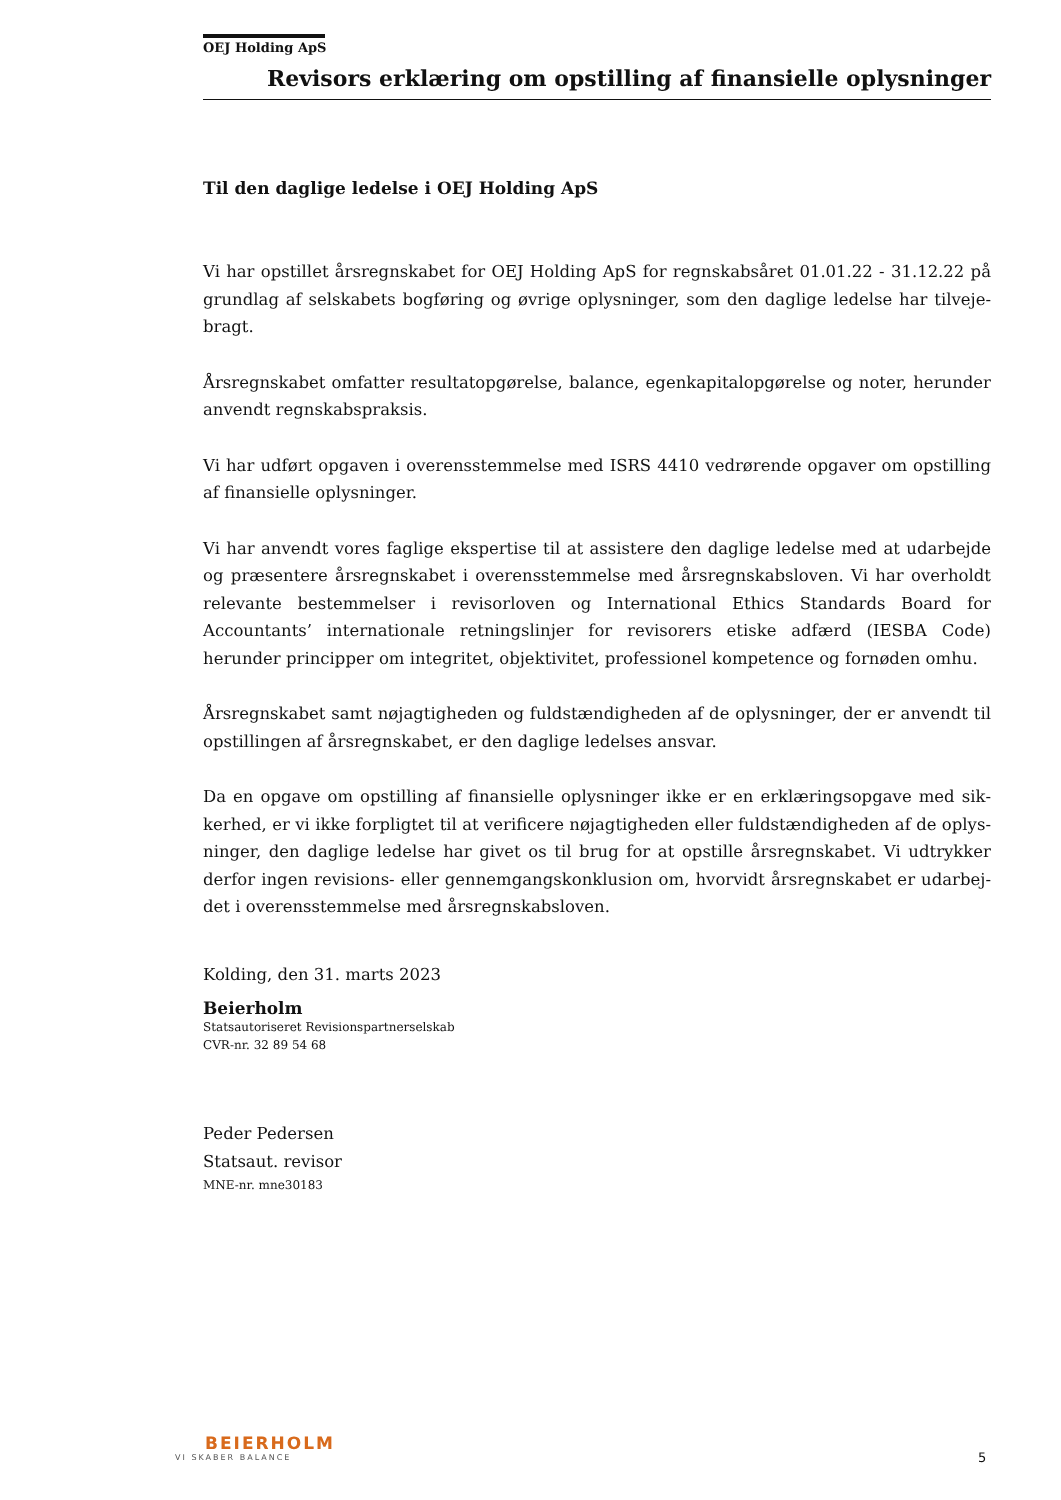OEJ Holding ApS
Revisors erklæring om opstilling af finansielle oplysninger
Til den daglige ledelse i OEJ Holding ApS
Vi har opstillet årsregnskabet for OEJ Holding ApS for regnskabsåret 01.01.22 - 31.12.22 på grundlag af selskabets bogføring og øvrige oplysninger, som den daglige ledelse har tilveje­bragt.
Årsregnskabet omfatter resultatopgørelse, balance, egenkapitalopgørelse og noter, herunder anvendt regnskabspraksis.
Vi har udført opgaven i overensstemmelse med ISRS 4410 vedrørende opgaver om opstilling af finansielle oplysninger.
Vi har anvendt vores faglige ekspertise til at assistere den daglige ledelse med at udarbejde og præsentere årsregnskabet i overensstemmelse med årsregnskabsloven. Vi har overholdt relevante bestemmelser i revisorloven og International Ethics Standards Board for Accountants’ internationale retningslinjer for revisorers etiske adfærd (IESBA Code) herunder principper om integritet, objektivitet, professionel kompetence og fornøden omhu.
Årsregnskabet samt nøjagtigheden og fuldstændigheden af de oplysninger, der er anvendt til opstillingen af årsregnskabet, er den daglige ledelses ansvar.
Da en opgave om opstilling af finansielle oplysninger ikke er en erklæringsopgave med sik­kerhed, er vi ikke forpligtet til at verificere nøjagtigheden eller fuldstændigheden af de oplys­ninger, den daglige ledelse har givet os til brug for at opstille årsregnskabet. Vi udtrykker derfor ingen revisions- eller gennemgangskonklusion om, hvorvidt årsregnskabet er udarbej­det i overensstemmelse med årsregnskabsloven.
Kolding, den 31. marts 2023
Beierholm
Statsautoriseret Revisionspartnerselskab
CVR-nr. 32 89 54 68
Peder Pedersen
Statsaut. revisor
MNE-nr. mne30183
BEIERHOLM
VI SKABER BALANCE
5